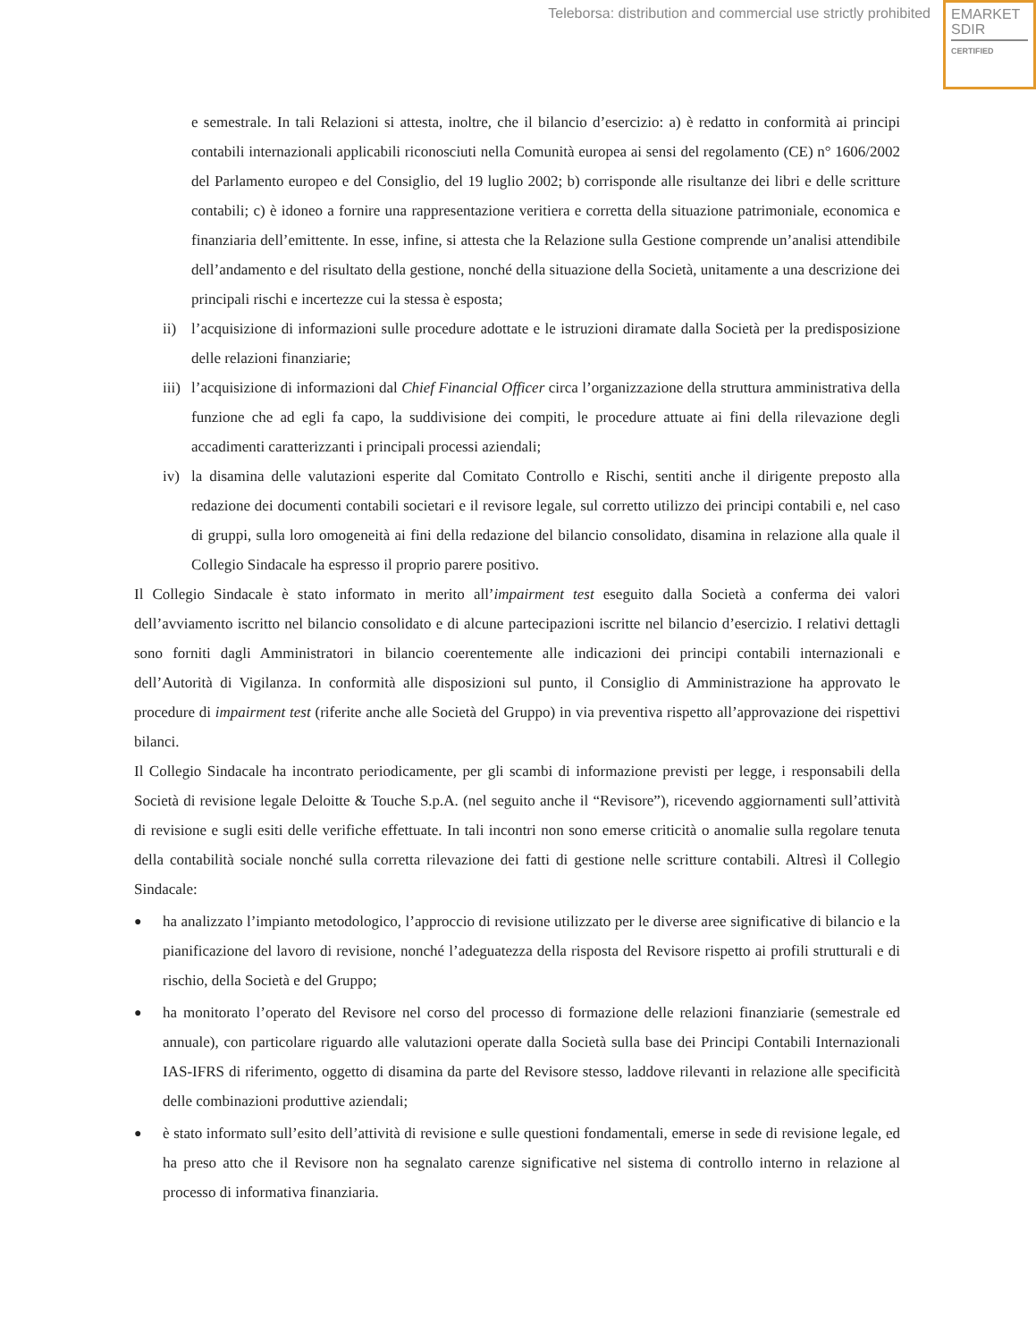Teleborsa: distribution and commercial use strictly prohibited
EMARKET
SDIR
CERTIFIED
e semestrale. In tali Relazioni si attesta, inoltre, che il bilancio d’esercizio: a) è redatto in conformità ai principi contabili internazionali applicabili riconosciuti nella Comunità europea ai sensi del regolamento (CE) n° 1606/2002 del Parlamento europeo e del Consiglio, del 19 luglio 2002; b) corrisponde alle risultanze dei libri e delle scritture contabili; c) è idoneo a fornire una rappresentazione veritiera e corretta della situazione patrimoniale, economica e finanziaria dell’emittente. In esse, infine, si attesta che la Relazione sulla Gestione comprende un’analisi attendibile dell’andamento e del risultato della gestione, nonché della situazione della Società, unitamente a una descrizione dei principali rischi e incertezze cui la stessa è esposta;
ii) l’acquisizione di informazioni sulle procedure adottate e le istruzioni diramate dalla Società per la predisposizione delle relazioni finanziarie;
iii)
l’acquisizione di informazioni dal Chief Financial Officer circa l’organizzazione della struttura amministrativa della funzione che ad egli fa capo, la suddivisione dei compiti, le procedure attuate ai fini della rilevazione degli accadimenti caratterizzanti i principali processi aziendali;
iv) la disamina delle valutazioni esperite dal Comitato Controllo e Rischi, sentiti anche il dirigente preposto alla redazione dei documenti contabili societari e il revisore legale, sul corretto utilizzo dei principi contabili e, nel caso di gruppi, sulla loro omogeneità ai fini della redazione del bilancio consolidato, disamina in relazione alla quale il Collegio Sindacale ha espresso il proprio parere positivo.
Il Collegio Sindacale è stato informato in merito all’impairment test eseguito dalla Società a conferma dei valori dell’avviamento iscritto nel bilancio consolidato e di alcune partecipazioni iscritte nel bilancio d’esercizio. I relativi dettagli sono forniti dagli Amministratori in bilancio coerentemente alle indicazioni dei principi contabili internazionali e dell’Autorità di Vigilanza. In conformità alle disposizioni sul punto, il Consiglio di Amministrazione ha approvato le procedure di impairment test (riferite anche alle Società del Gruppo) in via preventiva rispetto all’approvazione dei rispettivi bilanci.
Il Collegio Sindacale ha incontrato periodicamente, per gli scambi di informazione previsti per legge, i responsabili della Società di revisione legale Deloitte & Touche S.p.A. (nel seguito anche il “Revisore”), ricevendo aggiornamenti sull’attività di revisione e sugli esiti delle verifiche effettuate. In tali incontri non sono emerse criticità o anomalie sulla regolare tenuta della contabilità sociale nonché sulla corretta rilevazione dei fatti di gestione nelle scritture contabili. Altresì il Collegio Sindacale:
●
ha analizzato l’impianto metodologico, l’approccio di revisione utilizzato per le diverse aree significative di bilancio e la pianificazione del lavoro di revisione, nonché l’adeguatezza della risposta del Revisore rispetto ai profili strutturali e di rischio, della Società e del Gruppo;
●
ha monitorato l’operato del Revisore nel corso del processo di formazione delle relazioni finanziarie (semestrale ed annuale), con particolare riguardo alle valutazioni operate dalla Società sulla base dei Principi Contabili Internazionali IAS-IFRS di riferimento, oggetto di disamina da parte del Revisore stesso, laddove rilevanti in relazione alle specificità delle combinazioni produttive aziendali;
●
è stato informato sull’esito dell’attività di revisione e sulle questioni fondamentali, emerse in sede di revisione legale, ed ha preso atto che il Revisore non ha segnalato carenze significative nel sistema di controllo interno in relazione al processo di informativa finanziaria.